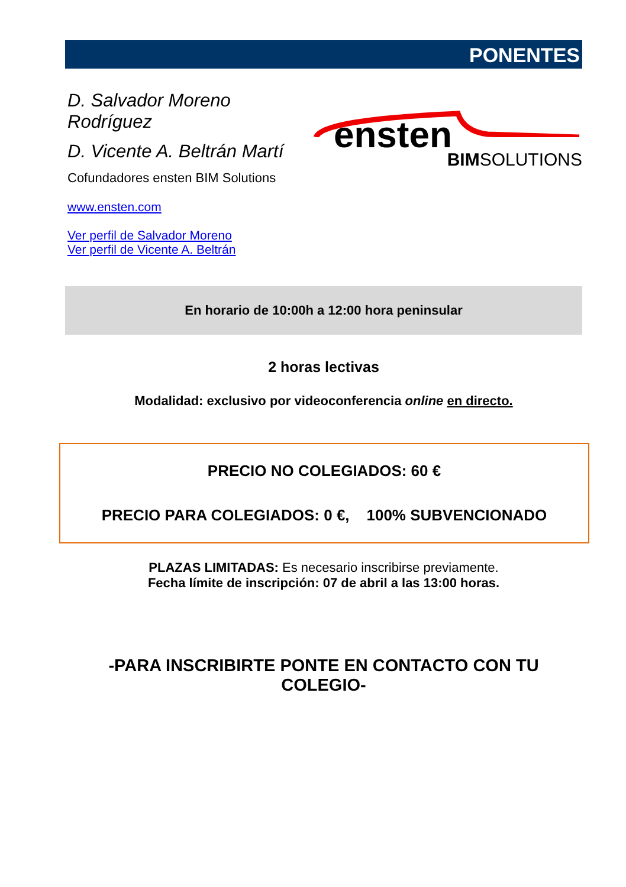PONENTES
D. Salvador Moreno Rodríguez
D. Vicente A. Beltrán Martí
Cofundadores ensten BIM Solutions
www.ensten.com
Ver perfil de Salvador Moreno
Ver perfil de Vicente A. Beltrán
ensten
BIMSOLUTIONS
En horario de 10:00h a 12:00 hora peninsular
2 horas lectivas
Modalidad: exclusivo por videoconferencia online en directo.
PRECIO NO COLEGIADOS: 60 €
PRECIO PARA COLEGIADOS: 0 €, 100% SUBVENCIONADO
PLAZAS LIMITADAS: Es necesario inscribirse previamente.
Fecha límite de inscripción: 07 de abril a las 13:00 horas.
-PARA INSCRIBIRTE PONTE EN CONTACTO CON TU COLEGIO-